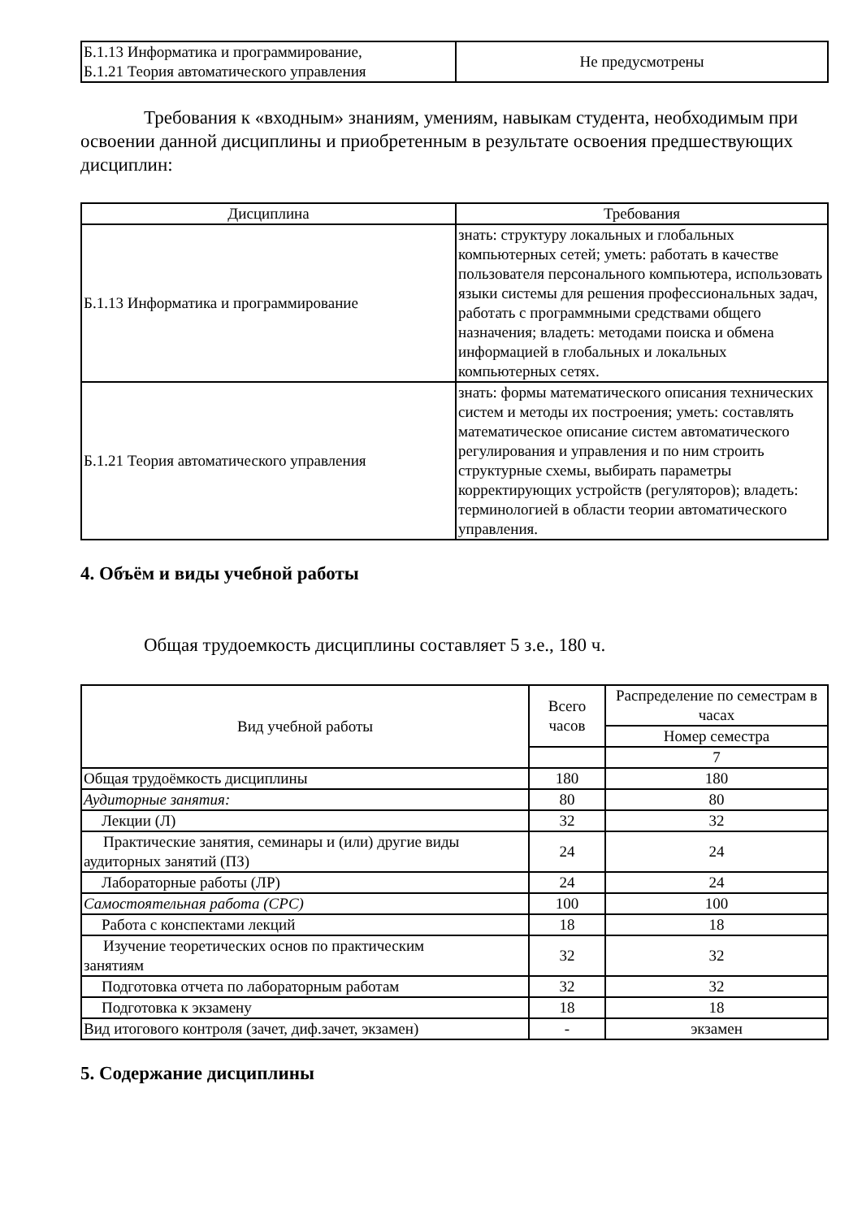| Б.1.13 Информатика и программирование, Б.1.21 Теория автоматического управления | Не предусмотрены |
Требования к «входным» знаниям, умениям, навыкам студента, необходимым при освоении данной дисциплины и приобретенным в результате освоения предшествующих дисциплин:
| Дисциплина | Требования |
| --- | --- |
| Б.1.13 Информатика и программирование | знать: структуру локальных и глобальных компьютерных сетей; уметь: работать в качестве пользователя персонального компьютера, использовать языки системы для решения профессиональных задач, работать с программными средствами общего назначения; владеть: методами поиска и обмена информацией в глобальных и локальных компьютерных сетях. |
| Б.1.21 Теория автоматического управления | знать: формы математического описания технических систем и методы их построения; уметь: составлять математическое описание систем автоматического регулирования и управления и по ним строить структурные схемы, выбирать параметры корректирующих устройств (регуляторов); владеть: терминологией в области теории автоматического управления. |
4. Объём и виды учебной работы
Общая трудоемкость дисциплины составляет 5 з.е., 180 ч.
| Вид учебной работы | Всего часов | Распределение по семестрам в часах |
| --- | --- | --- |
| | | Номер семестра |
| | | 7 |
| Общая трудоёмкость дисциплины | 180 | 180 |
| Аудиторные занятия: | 80 | 80 |
| Лекции (Л) | 32 | 32 |
| Практические занятия, семинары и (или) другие виды аудиторных занятий (ПЗ) | 24 | 24 |
| Лабораторные работы (ЛР) | 24 | 24 |
| Самостоятельная работа (СРС) | 100 | 100 |
| Работа с конспектами лекций | 18 | 18 |
| Изучение теоретических основ по практическим занятиям | 32 | 32 |
| Подготовка отчета по лабораторным работам | 32 | 32 |
| Подготовка к экзамену | 18 | 18 |
| Вид итогового контроля (зачет, диф.зачет, экзамен) | - | экзамен |
5. Содержание дисциплины